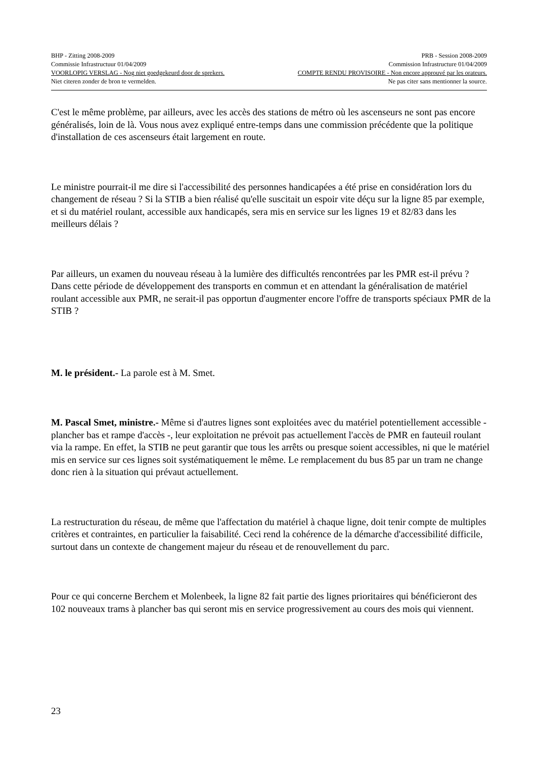BHP - Zitting 2008-2009 PRB - Session 2008-2009
Commissie Infrastructuur 01/04/2009 Commission Infrastructure 01/04/2009
VOORLOPIG VERSLAG - Nog niet goedgekeurd door de sprekers. COMPTE RENDU PROVISOIRE - Non encore approuvé par les orateurs.
Niet citeren zonder de bron te vermelden. Ne pas citer sans mentionner la source.
C'est le même problème, par ailleurs, avec les accès des stations de métro où les ascenseurs ne sont pas encore généralisés, loin de là. Vous nous avez expliqué entre-temps dans une commission précédente que la politique d'installation de ces ascenseurs était largement en route.
Le ministre pourrait-il me dire si l'accessibilité des personnes handicapées a été prise en considération lors du changement de réseau ? Si la STIB a bien réalisé qu'elle suscitait un espoir vite déçu sur la ligne 85 par exemple, et si du matériel roulant, accessible aux handicapés, sera mis en service sur les lignes 19 et 82/83 dans les meilleurs délais ?
Par ailleurs, un examen du nouveau réseau à la lumière des difficultés rencontrées par les PMR est-il prévu ? Dans cette période de développement des transports en commun et en attendant la généralisation de matériel roulant accessible aux PMR, ne serait-il pas opportun d'augmenter encore l'offre de transports spéciaux PMR de la STIB ?
M. le président.- La parole est à M. Smet.
M. Pascal Smet, ministre.- Même si d'autres lignes sont exploitées avec du matériel potentiellement accessible - plancher bas et rampe d'accès -, leur exploitation ne prévoit pas actuellement l'accès de PMR en fauteuil roulant via la rampe. En effet, la STIB ne peut garantir que tous les arrêts ou presque soient accessibles, ni que le matériel mis en service sur ces lignes soit systématiquement le même. Le remplacement du bus 85 par un tram ne change donc rien à la situation qui prévaut actuellement.
La restructuration du réseau, de même que l'affectation du matériel à chaque ligne, doit tenir compte de multiples critères et contraintes, en particulier la faisabilité. Ceci rend la cohérence de la démarche d'accessibilité difficile, surtout dans un contexte de changement majeur du réseau et de renouvellement du parc.
Pour ce qui concerne Berchem et Molenbeek, la ligne 82 fait partie des lignes prioritaires qui bénéficieront des 102 nouveaux trams à plancher bas qui seront mis en service progressivement au cours des mois qui viennent.
23